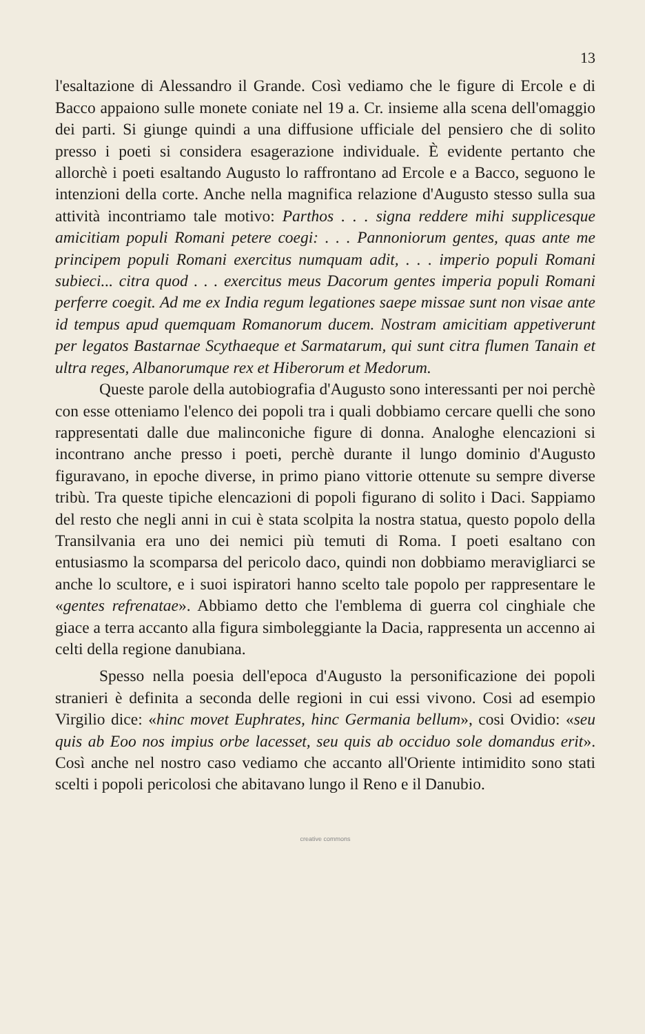13
l'esaltazione di Alessandro il Grande. Così vediamo che le figure di Ercole e di Bacco appaiono sulle monete coniate nel 19 a. Cr. insieme alla scena dell'omaggio dei parti. Si giunge quindi a una diffusione ufficiale del pensiero che di solito presso i poeti si considera esagerazione individuale. È evidente pertanto che allorchè i poeti esaltando Augusto lo raffrontano ad Ercole e a Bacco, seguono le intenzioni della corte. Anche nella magnifica relazione d'Augusto stesso sulla sua attività incontriamo tale motivo: Parthos . . . signa reddere mihi supplicesque amicitiam populi Romani petere coegi: . . . Pannoniorum gentes, quas ante me principem populi Romani exercitus numquam adit, . . . imperio populi Romani subieci... citra quod . . . exercitus meus Dacorum gentes imperia populi Romani perferre coegit. Ad me ex India regum legationes saepe missae sunt non visae ante id tempus apud quemquam Romanorum ducem. Nostram amicitiam appetiverunt per legatos Bastarnae Scythaeque et Sarmatarum, qui sunt citra flumen Tanain et ultra reges, Albanorumque rex et Hiberorum et Medorum.
Queste parole della autobiografia d'Augusto sono interessanti per noi perchè con esse otteniamo l'elenco dei popoli tra i quali dobbiamo cercare quelli che sono rappresentati dalle due malinconiche figure di donna. Analoghe elencazioni si incontrano anche presso i poeti, perchè durante il lungo dominio d'Augusto figuravano, in epoche diverse, in primo piano vittorie ottenute su sempre diverse tribù. Tra queste tipiche elencazioni di popoli figurano di solito i Daci. Sappiamo del resto che negli anni in cui è stata scolpita la nostra statua, questo popolo della Transilvania era uno dei nemici più temuti di Roma. I poeti esaltano con entusiasmo la scomparsa del pericolo daco, quindi non dobbiamo meravigliarci se anche lo scultore, e i suoi ispiratori hanno scelto tale popolo per rappresentare le «gentes refrenatae». Abbiamo detto che l'emblema di guerra col cinghiale che giace a terra accanto alla figura simboleggiante la Dacia, rappresenta un accenno ai celti della regione danubiana.
Spesso nella poesia dell'epoca d'Augusto la personificazione dei popoli stranieri è definita a seconda delle regioni in cui essi vivono. Cosi ad esempio Virgilio dice: «hinc movet Euphrates, hinc Germania bellum», cosi Ovidio: «seu quis ab Eoo nos impius orbe lacesset, seu quis ab occiduo sole domandus erit». Così anche nel nostro caso vediamo che accanto all'Oriente intimidito sono stati scelti i popoli pericolosi che abitavano lungo il Reno e il Danubio.
creative commons